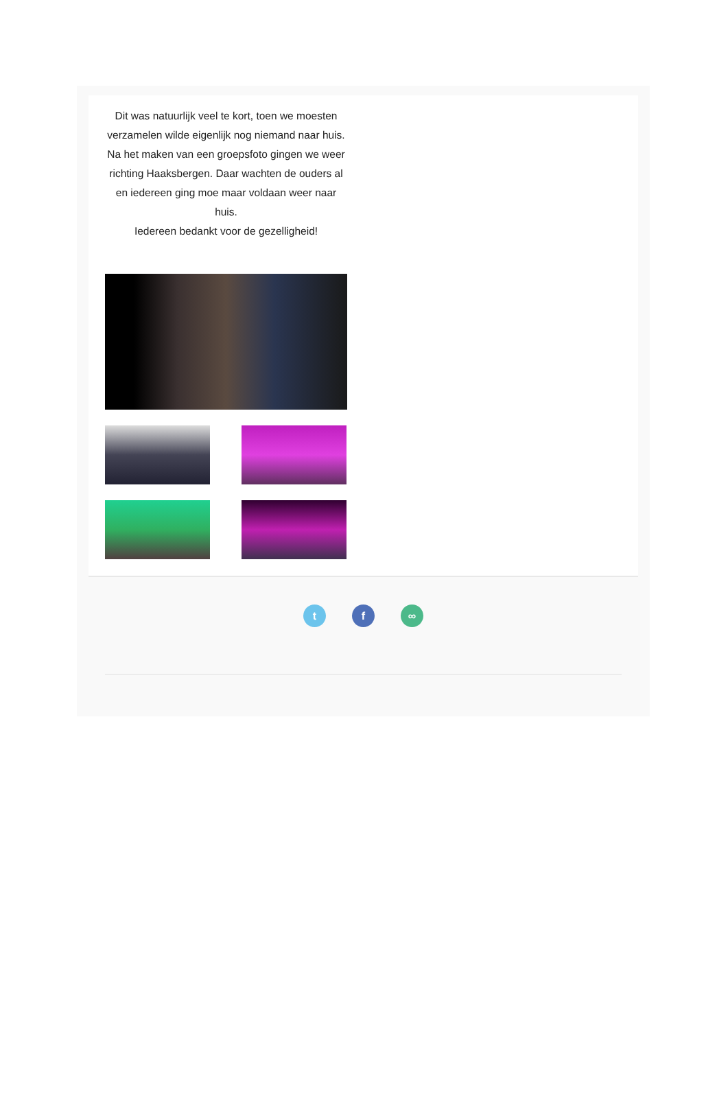Dit was natuurlijk veel te kort, toen we moesten verzamelen wilde eigenlijk nog niemand naar huis. Na het maken van een groepsfoto gingen we weer richting Haaksbergen. Daar wachten de ouders al en iedereen ging moe maar voldaan weer naar huis.
Iedereen bedankt voor de gezelligheid!
t f ∞